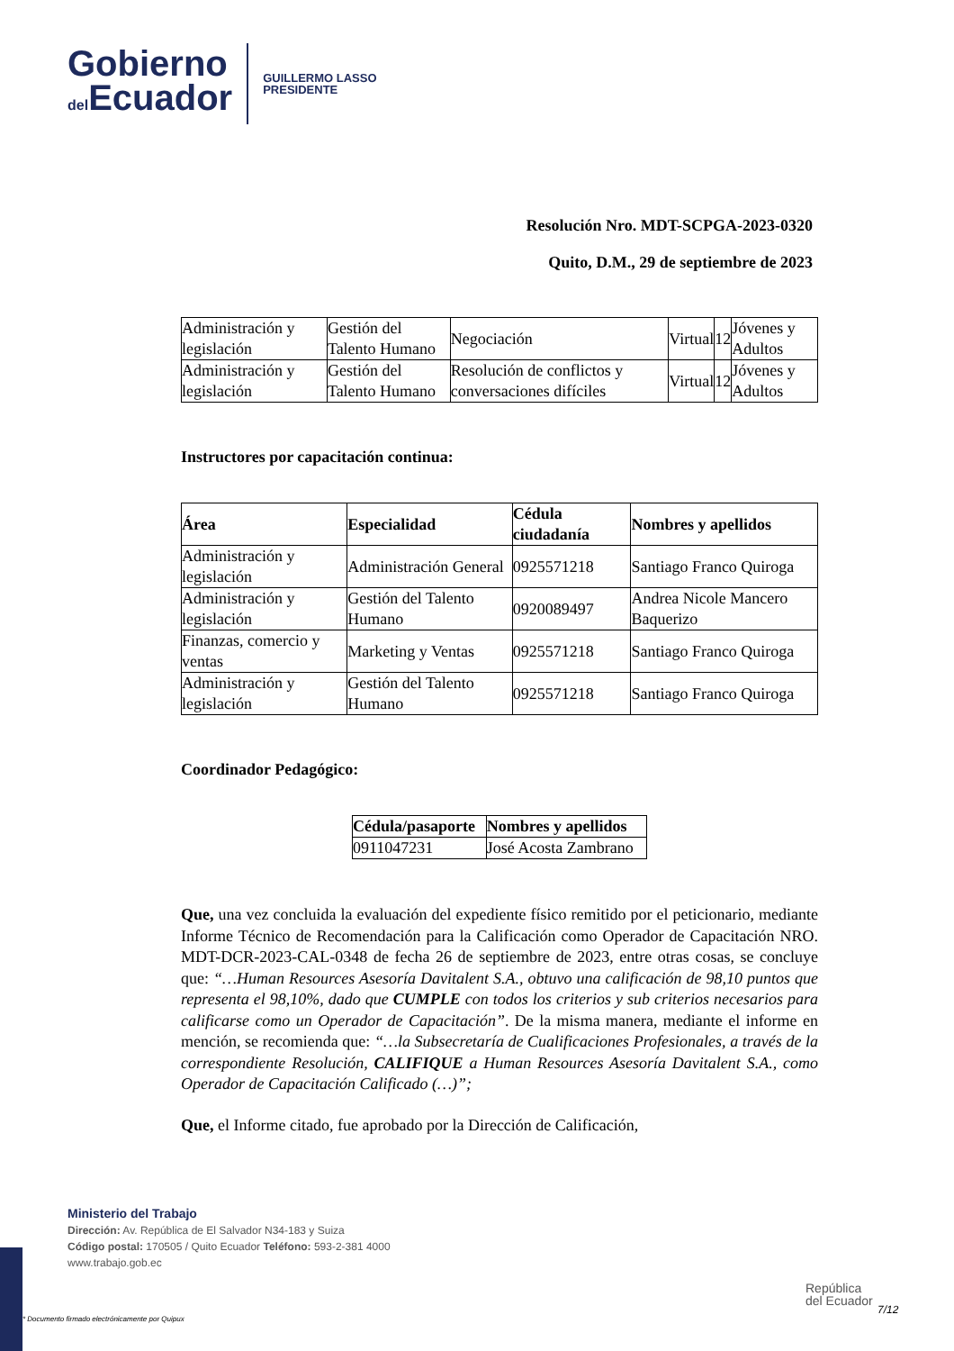Gobierno
del Ecuador
GUILLERMO LASSO
PRESIDENTE
Resolución Nro. MDT-SCPGA-2023-0320
Quito, D.M., 29 de septiembre de 2023
| Administración y legislación | Gestión del Talento Humano | Negociación | Virtual | 12 | Jóvenes y Adultos |
| Administración y legislación | Gestión del Talento Humano | Resolución de conflictos y conversaciones difíciles | Virtual | 12 | Jóvenes y Adultos |
Instructores por capacitación continua:
| Área | Especialidad | Cédula ciudadanía | Nombres y apellidos |
| --- | --- | --- | --- |
| Administración y legislación | Administración General | 0925571218 | Santiago Franco Quiroga |
| Administración y legislación | Gestión del Talento Humano | 0920089497 | Andrea Nicole Mancero Baquerizo |
| Finanzas, comercio y ventas | Marketing y Ventas | 0925571218 | Santiago Franco Quiroga |
| Administración y legislación | Gestión del Talento Humano | 0925571218 | Santiago Franco Quiroga |
Coordinador Pedagógico:
| Cédula/pasaporte | Nombres y apellidos |
| --- | --- |
| 0911047231 | José Acosta Zambrano |
Que, una vez concluida la evaluación del expediente físico remitido por el peticionario, mediante Informe Técnico de Recomendación para la Calificación como Operador de Capacitación NRO. MDT-DCR-2023-CAL-0348 de fecha 26 de septiembre de 2023, entre otras cosas, se concluye que: “…Human Resources Asesoría Davitalent S.A., obtuvo una calificación de 98,10 puntos que representa el 98,10%, dado que CUMPLE con todos los criterios y sub criterios necesarios para calificarse como un Operador de Capacitación”. De la misma manera, mediante el informe en mención, se recomienda que: “…la Subsecretaría de Cualificaciones Profesionales, a través de la correspondiente Resolución, CALIFIQUE a Human Resources Asesoría Davitalent S.A., como Operador de Capacitación Calificado (…)”;
Que, el Informe citado, fue aprobado por la Dirección de Calificación,
Ministerio del Trabajo
Dirección: Av. República de El Salvador N34-183 y Suiza
Código postal: 170505 / Quito Ecuador Teléfono: 593-2-381 4000
www.trabajo.gob.ec
República
del Ecuador
* Documento firmado electrónicamente por Quipux
7/12